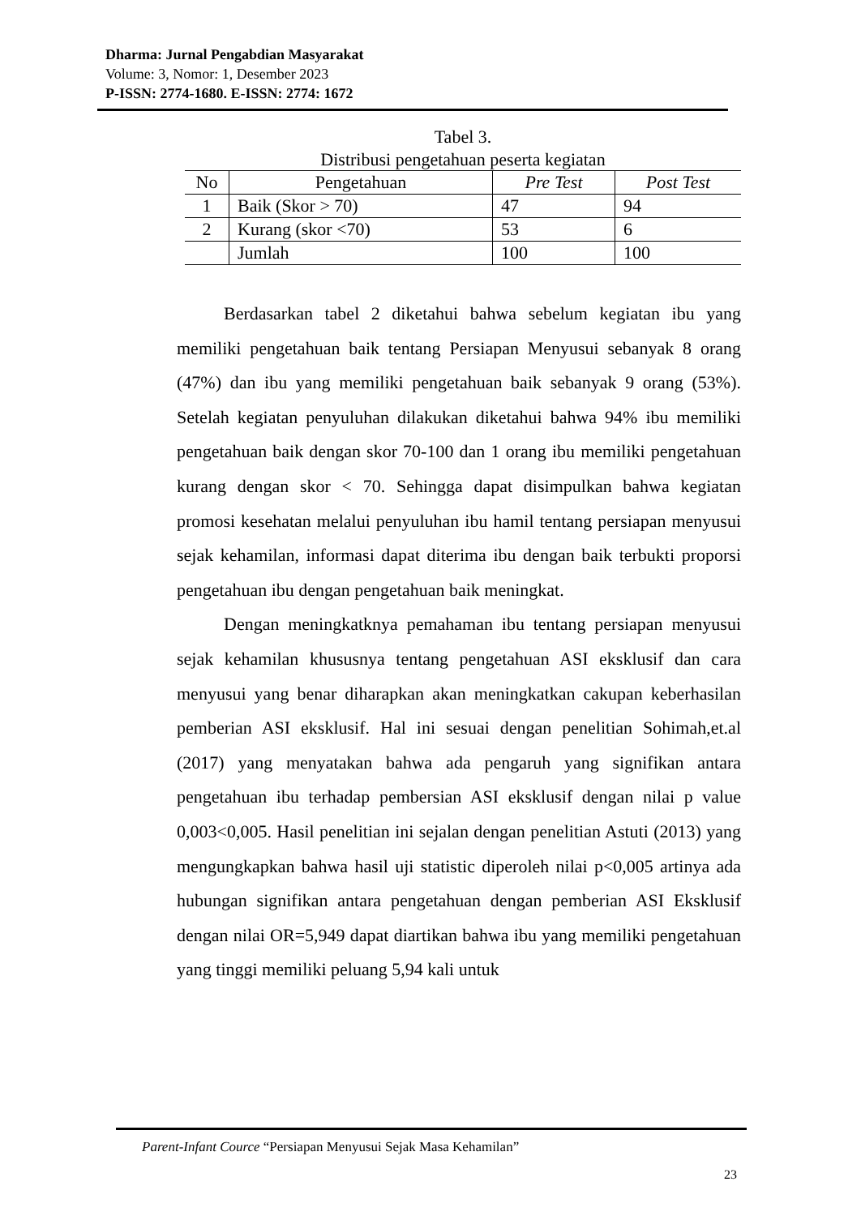Dharma: Jurnal Pengabdian Masyarakat
Volume: 3, Nomor: 1, Desember 2023
P-ISSN: 2774-1680. E-ISSN: 2774: 1672
Tabel 3.
Distribusi pengetahuan peserta kegiatan
| No | Pengetahuan | Pre Test | Post Test |
| --- | --- | --- | --- |
| 1 | Baik (Skor > 70) | 47 | 94 |
| 2 | Kurang (skor <70) | 53 | 6 |
| | Jumlah | 100 | 100 |
Berdasarkan tabel 2 diketahui bahwa sebelum kegiatan ibu yang memiliki pengetahuan baik tentang Persiapan Menyusui sebanyak 8 orang (47%) dan ibu yang memiliki pengetahuan baik sebanyak 9 orang (53%). Setelah kegiatan penyuluhan dilakukan diketahui bahwa 94% ibu memiliki pengetahuan baik dengan skor 70-100 dan 1 orang ibu memiliki pengetahuan kurang dengan skor < 70. Sehingga dapat disimpulkan bahwa kegiatan promosi kesehatan melalui penyuluhan ibu hamil tentang persiapan menyusui sejak kehamilan, informasi dapat diterima ibu dengan baik terbukti proporsi pengetahuan ibu dengan pengetahuan baik meningkat.
Dengan meningkatknya pemahaman ibu tentang persiapan menyusui sejak kehamilan khususnya tentang pengetahuan ASI eksklusif dan cara menyusui yang benar diharapkan akan meningkatkan cakupan keberhasilan pemberian ASI eksklusif. Hal ini sesuai dengan penelitian Sohimah,et.al (2017) yang menyatakan bahwa ada pengaruh yang signifikan antara pengetahuan ibu terhadap pembersian ASI eksklusif dengan nilai p value 0,003<0,005. Hasil penelitian ini sejalan dengan penelitian Astuti (2013) yang mengungkapkan bahwa hasil uji statistic diperoleh nilai p<0,005 artinya ada hubungan signifikan antara pengetahuan dengan pemberian ASI Eksklusif dengan nilai OR=5,949 dapat diartikan bahwa ibu yang memiliki pengetahuan yang tinggi memiliki peluang 5,94 kali untuk
Parent-Infant Cource “Persiapan Menyusui Sejak Masa Kehamilan”
23